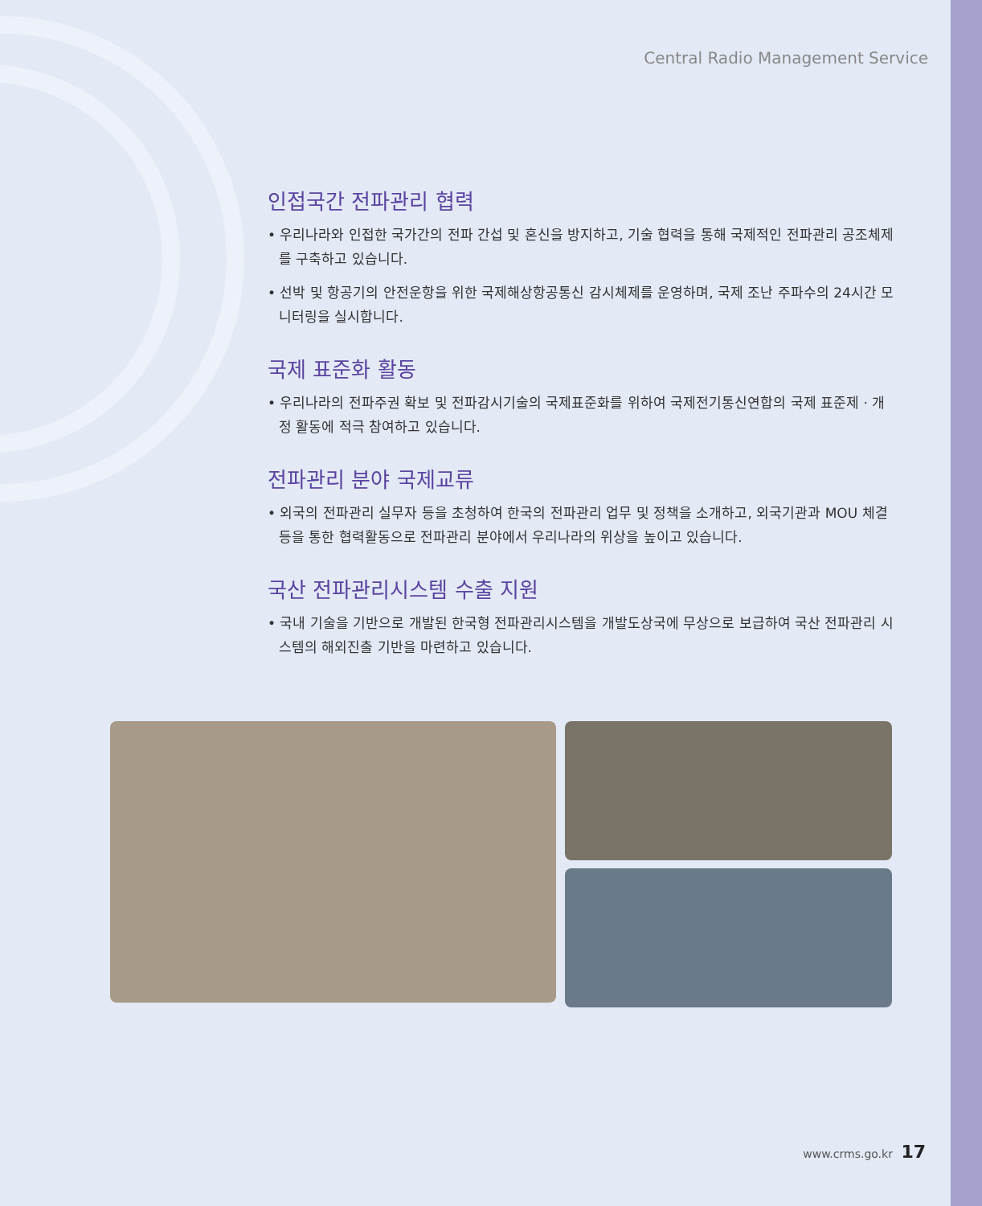Central Radio Management Service
인접국간 전파관리 협력
• 우리나라와 인접한 국가간의 전파 간섭 및 혼신을 방지하고, 기술 협력을 통해 국제적인 전파관리 공조체제를 구축하고 있습니다.
• 선박 및 항공기의 안전운항을 위한 국제해상항공통신 감시체제를 운영하며, 국제 조난 주파수의 24시간 모니터링을 실시합니다.
국제 표준화 활동
• 우리나라의 전파주권 확보 및 전파감시기술의 국제표준화를 위하여 국제전기통신연합의 국제 표준제 · 개정 활동에 적극 참여하고 있습니다.
전파관리 분야 국제교류
• 외국의 전파관리 실무자 등을 초청하여 한국의 전파관리 업무 및 정책을 소개하고, 외국기관과 MOU 체결 등을 통한 협력활동으로 전파관리 분야에서 우리나라의 위상을 높이고 있습니다.
국산 전파관리시스템 수출 지원
• 국내 기술을 기반으로 개발된 한국형 전파관리시스템을 개발도상국에 무상으로 보급하여 국산 전파관리 시스템의 해외진출 기반을 마련하고 있습니다.
www.crms.go.kr 17